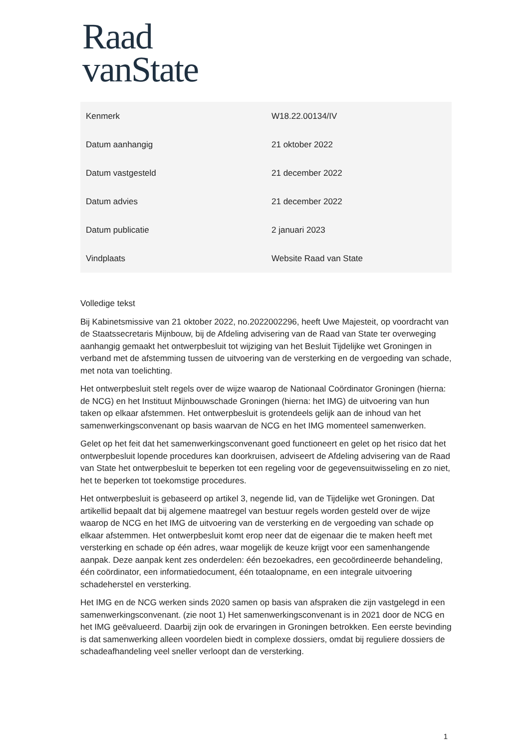Raad
vanState
| Kenmerk | W18.22.00134/IV |
| Datum aanhangig | 21 oktober 2022 |
| Datum vastgesteld | 21 december 2022 |
| Datum advies | 21 december 2022 |
| Datum publicatie | 2 januari 2023 |
| Vindplaats | Website Raad van State |
Volledige tekst
Bij Kabinetsmissive van 21 oktober 2022, no.2022002296, heeft Uwe Majesteit, op voordracht van de Staatssecretaris Mijnbouw, bij de Afdeling advisering van de Raad van State ter overweging aanhangig gemaakt het ontwerpbesluit tot wijziging van het Besluit Tijdelijke wet Groningen in verband met de afstemming tussen de uitvoering van de versterking en de vergoeding van schade, met nota van toelichting.
Het ontwerpbesluit stelt regels over de wijze waarop de Nationaal Coördinator Groningen (hierna: de NCG) en het Instituut Mijnbouwschade Groningen (hierna: het IMG) de uitvoering van hun taken op elkaar afstemmen. Het ontwerpbesluit is grotendeels gelijk aan de inhoud van het samenwerkingsconvenant op basis waarvan de NCG en het IMG momenteel samenwerken.
Gelet op het feit dat het samenwerkingsconvenant goed functioneert en gelet op het risico dat het ontwerpbesluit lopende procedures kan doorkruisen, adviseert de Afdeling advisering van de Raad van State het ontwerpbesluit te beperken tot een regeling voor de gegevensuitwisseling en zo niet, het te beperken tot toekomstige procedures.
Het ontwerpbesluit is gebaseerd op artikel 3, negende lid, van de Tijdelijke wet Groningen. Dat artikellid bepaalt dat bij algemene maatregel van bestuur regels worden gesteld over de wijze waarop de NCG en het IMG de uitvoering van de versterking en de vergoeding van schade op elkaar afstemmen. Het ontwerpbesluit komt erop neer dat de eigenaar die te maken heeft met versterking en schade op één adres, waar mogelijk de keuze krijgt voor een samenhangende aanpak. Deze aanpak kent zes onderdelen: één bezoekadres, een gecoördineerde behandeling, één coördinator, een informatiedocument, één totaalopname, en een integrale uitvoering schadeherstel en versterking.
Het IMG en de NCG werken sinds 2020 samen op basis van afspraken die zijn vastgelegd in een samenwerkingsconvenant. (zie noot 1) Het samenwerkingsconvenant is in 2021 door de NCG en het IMG geëvalueerd. Daarbij zijn ook de ervaringen in Groningen betrokken. Een eerste bevinding is dat samenwerking alleen voordelen biedt in complexe dossiers, omdat bij reguliere dossiers de schadeafhandeling veel sneller verloopt dan de versterking.
1